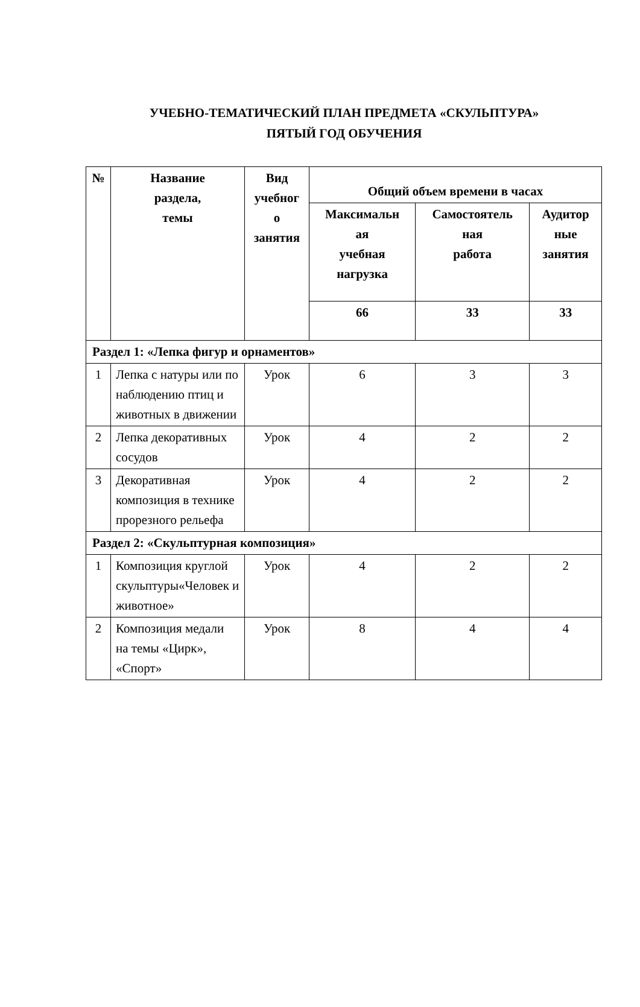УЧЕБНО-ТЕМАТИЧЕСКИЙ ПЛАН ПРЕДМЕТА «СКУЛЬПТУРА»
ПЯТЫЙ ГОД ОБУЧЕНИЯ
| № | Название раздела, темы | Вид учебног о занятия | Общий объем времени в часах | | |
| --- | --- | --- | --- | --- | --- |
| | | | Максимальн ая учебная нагрузка | Самостоятель ная работа | Аудитор ные занятия |
| | | | 66 | 33 | 33 |
| Раздел 1: «Лепка фигур и орнаментов» | | | | | |
| 1 | Лепка с натуры или по наблюдению птиц и животных в движении | Урок | 6 | 3 | 3 |
| 2 | Лепка декоративных сосудов | Урок | 4 | 2 | 2 |
| 3 | Декоративная композиция в технике прорезного рельефа | Урок | 4 | 2 | 2 |
| Раздел 2: «Скульптурная композиция» | | | | | |
| 1 | Композиция круглой скульптуры«Человек и животное» | Урок | 4 | 2 | 2 |
| 2 | Композиция медали на темы «Цирк», «Спорт» | Урок | 8 | 4 | 4 |